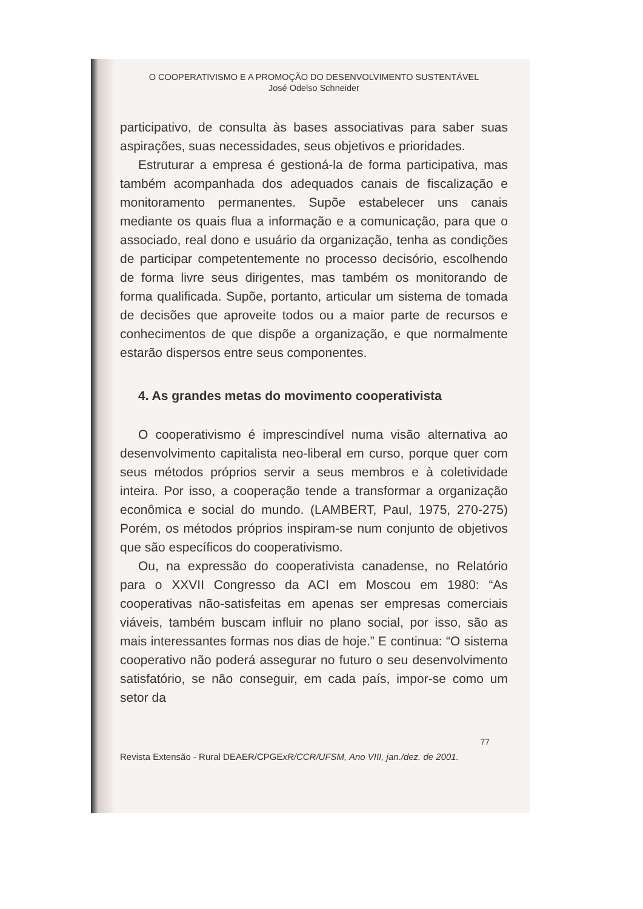O COOPERATIVISMO E A PROMOÇÃO DO DESENVOLVIMENTO SUSTENTÁVEL
José Odelso Schneider
participativo, de consulta às bases associativas para saber suas aspirações, suas necessidades, seus objetivos e prioridades.
Estruturar a empresa é gestioná-la de forma participativa, mas também acompanhada dos adequados canais de fiscalização e monitoramento permanentes. Supõe estabelecer uns canais mediante os quais flua a informação e a comunicação, para que o associado, real dono e usuário da organização, tenha as condições de participar competentemente no processo decisório, escolhendo de forma livre seus dirigentes, mas também os monitorando de forma qualificada. Supõe, portanto, articular um sistema de tomada de decisões que aproveite todos ou a maior parte de recursos e conhecimentos de que dispõe a organização, e que normalmente estarão dispersos entre seus componentes.
4. As grandes metas do movimento cooperativista
O cooperativismo é imprescindível numa visão alternativa ao desenvolvimento capitalista neo-liberal em curso, porque quer com seus métodos próprios servir a seus membros e à coletividade inteira. Por isso, a cooperação tende a transformar a organização econômica e social do mundo. (LAMBERT, Paul, 1975, 270-275) Porém, os métodos próprios inspiram-se num conjunto de objetivos que são específicos do cooperativismo.
Ou, na expressão do cooperativista canadense, no Relatório para o XXVII Congresso da ACI em Moscou em 1980: “As cooperativas não-satisfeitas em apenas ser empresas comerciais viáveis, também buscam influir no plano social, por isso, são as mais interessantes formas nos dias de hoje.” E continua: “O sistema cooperativo não poderá assegurar no futuro o seu desenvolvimento satisfatório, se não conseguir, em cada país, impor-se como um setor da
77
Revista Extensão - Rural DEAER/CPGExR/CCR/UFSM, Ano VIII, jan./dez. de 2001.